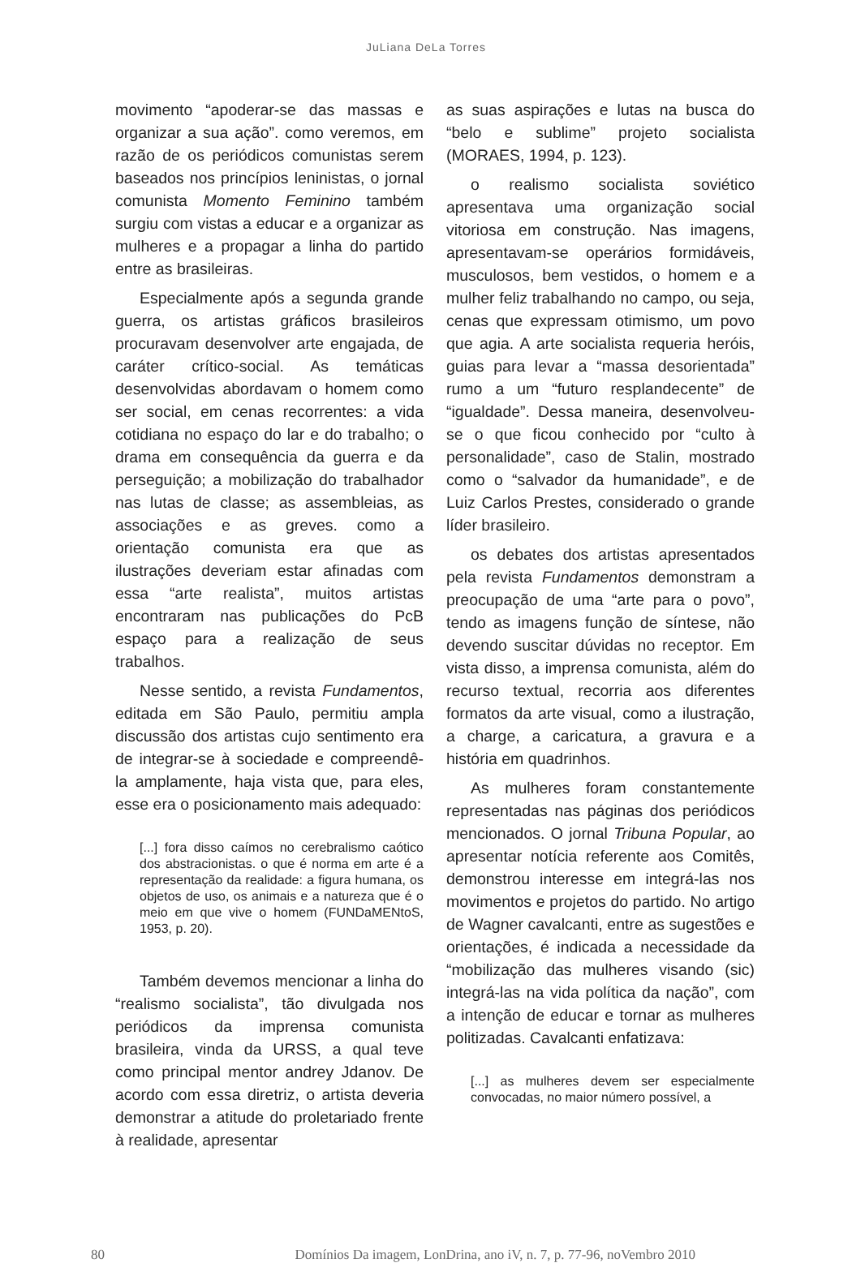JuLiana DeLa Torres
movimento “apoderar-se das massas e organizar a sua ação”. como veremos, em razão de os periódicos comunistas serem baseados nos princípios leninistas, o jornal comunista Momento Feminino também surgiu com vistas a educar e a organizar as mulheres e a propagar a linha do partido entre as brasileiras.
Especialmente após a segunda grande guerra, os artistas gráficos brasileiros procuravam desenvolver arte engajada, de caráter crítico-social. As temáticas desenvolvidas abordavam o homem como ser social, em cenas recorrentes: a vida cotidiana no espaço do lar e do trabalho; o drama em consequência da guerra e da perseguição; a mobilização do trabalhador nas lutas de classe; as assembleias, as associações e as greves. como a orientação comunista era que as ilustrações deveriam estar afinadas com essa “arte realista”, muitos artistas encontraram nas publicações do PcB espaço para a realização de seus trabalhos.
Nesse sentido, a revista Fundamentos, editada em São Paulo, permitiu ampla discussão dos artistas cujo sentimento era de integrar-se à sociedade e compreendê-la amplamente, haja vista que, para eles, esse era o posicionamento mais adequado:
[...] fora disso caímos no cerebralismo caótico dos abstracionistas. o que é norma em arte é a representação da realidade: a figura humana, os objetos de uso, os animais e a natureza que é o meio em que vive o homem (FUNDaMENtoS, 1953, p. 20).
Também devemos mencionar a linha do “realismo socialista”, tão divulgada nos periódicos da imprensa comunista brasileira, vinda da URSS, a qual teve como principal mentor andrey Jdanov. De acordo com essa diretriz, o artista deveria demonstrar a atitude do proletariado frente à realidade, apresentar
as suas aspirações e lutas na busca do “belo e sublime” projeto socialista (MORAES, 1994, p. 123).
o realismo socialista soviético apresentava uma organização social vitoriosa em construção. Nas imagens, apresentavam-se operários formidáveis, musculosos, bem vestidos, o homem e a mulher feliz trabalhando no campo, ou seja, cenas que expressam otimismo, um povo que agia. A arte socialista requeria heróis, guias para levar a “massa desorientada” rumo a um “futuro resplandecente” de “igualdade”. Dessa maneira, desenvolveu-se o que ficou conhecido por “culto à personalidade”, caso de Stalin, mostrado como o “salvador da humanidade”, e de Luiz Carlos Prestes, considerado o grande líder brasileiro.
os debates dos artistas apresentados pela revista Fundamentos demonstram a preocupação de uma “arte para o povo”, tendo as imagens função de síntese, não devendo suscitar dúvidas no receptor. Em vista disso, a imprensa comunista, além do recurso textual, recorria aos diferentes formatos da arte visual, como a ilustração, a charge, a caricatura, a gravura e a história em quadrinhos.
As mulheres foram constantemente representadas nas páginas dos periódicos mencionados. O jornal Tribuna Popular, ao apresentar notícia referente aos Comitês, demonstrou interesse em integrá-las nos movimentos e projetos do partido. No artigo de Wagner cavalcanti, entre as sugestões e orientações, é indicada a necessidade da “mobilização das mulheres visando (sic) integrá-las na vida política da nação”, com a intenção de educar e tornar as mulheres politizadas. Cavalcanti enfatizava:
[...] as mulheres devem ser especialmente convocadas, no maior número possível, a
80 Domínios Da imagem, LonDrina, ano iV, n. 7, p. 77-96, noVembro 2010